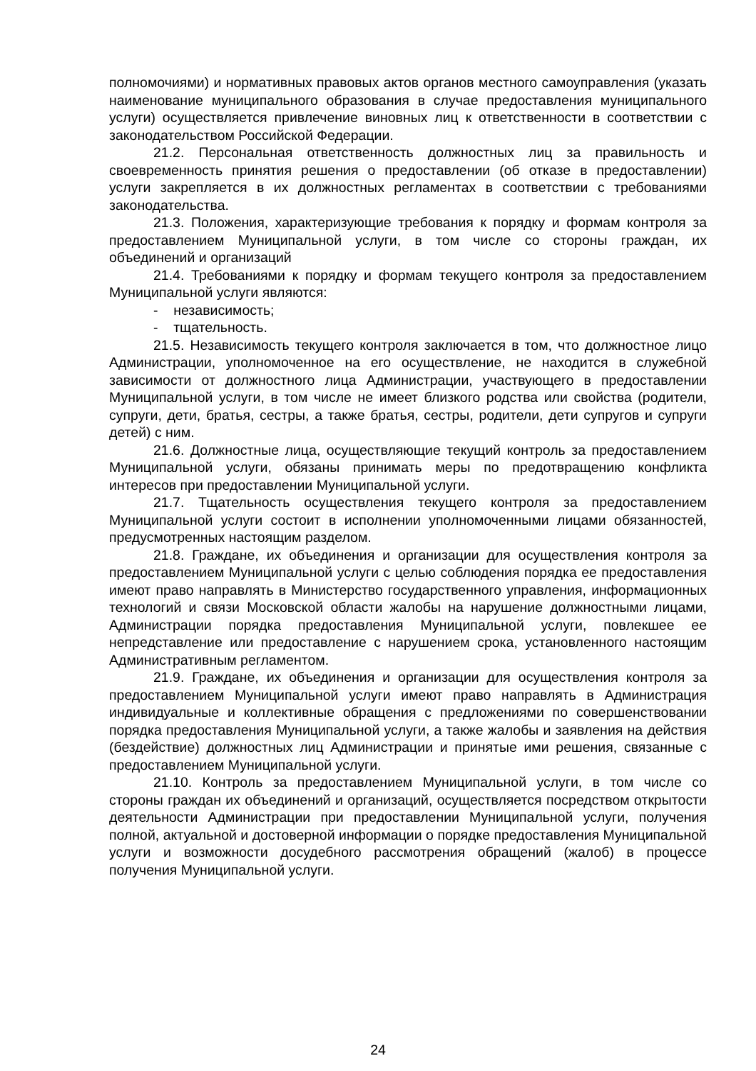полномочиями) и нормативных правовых актов органов местного самоуправления (указать наименование муниципального образования в случае предоставления муниципального услуги) осуществляется привлечение виновных лиц к ответственности в соответствии с законодательством Российской Федерации.
21.2. Персональная ответственность должностных лиц за правильность и своевременность принятия решения о предоставлении (об отказе в предоставлении) услуги закрепляется в их должностных регламентах в соответствии с требованиями законодательства.
21.3. Положения, характеризующие требования к порядку и формам контроля за предоставлением Муниципальной услуги, в том числе со стороны граждан, их объединений и организаций
21.4. Требованиями к порядку и формам текущего контроля за предоставлением Муниципальной услуги являются:
- независимость;
- тщательность.
21.5. Независимость текущего контроля заключается в том, что должностное лицо Администрации, уполномоченное на его осуществление, не находится в служебной зависимости от должностного лица Администрации, участвующего в предоставлении Муниципальной услуги, в том числе не имеет близкого родства или свойства (родители, супруги, дети, братья, сестры, а также братья, сестры, родители, дети супругов и супруги детей) с ним.
21.6. Должностные лица, осуществляющие текущий контроль за предоставлением Муниципальной услуги, обязаны принимать меры по предотвращению конфликта интересов при предоставлении Муниципальной услуги.
21.7. Тщательность осуществления текущего контроля за предоставлением Муниципальной услуги состоит в исполнении уполномоченными лицами обязанностей, предусмотренных настоящим разделом.
21.8. Граждане, их объединения и организации для осуществления контроля за предоставлением Муниципальной услуги с целью соблюдения порядка ее предоставления имеют право направлять в Министерство государственного управления, информационных технологий и связи Московской области жалобы на нарушение должностными лицами, Администрации порядка предоставления Муниципальной услуги, повлекшее ее непредставление или предоставление с нарушением срока, установленного настоящим Административным регламентом.
21.9. Граждане, их объединения и организации для осуществления контроля за предоставлением Муниципальной услуги имеют право направлять в Администрация индивидуальные и коллективные обращения с предложениями по совершенствовании порядка предоставления Муниципальной услуги, а также жалобы и заявления на действия (бездействие) должностных лиц Администрации и принятые ими решения, связанные с предоставлением Муниципальной услуги.
21.10. Контроль за предоставлением Муниципальной услуги, в том числе со стороны граждан их объединений и организаций, осуществляется посредством открытости деятельности Администрации при предоставлении Муниципальной услуги, получения полной, актуальной и достоверной информации о порядке предоставления Муниципальной услуги и возможности досудебного рассмотрения обращений (жалоб) в процессе получения Муниципальной услуги.
24